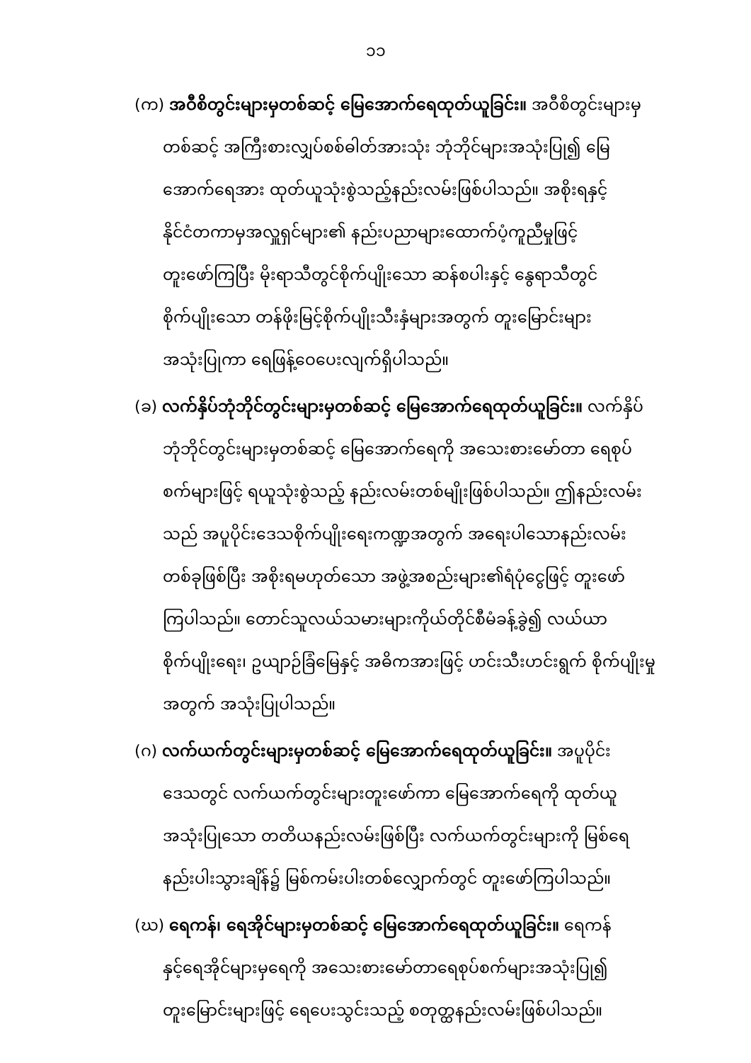၁၁
(က) အဝီစိတွင်းများမှတစ်ဆင့် မြေအောက်ရေထုတ်ယူခြင်း။ အဝီစိတွင်းများမှ
တစ်ဆင့် အကြီးစားလျှပ်စစ်ဓါတ်အားသုံး ဘုံဘိုင်များအသုံးပြု၍ မြေ
အောက်ရေအား ထုတ်ယူသုံးစွဲသည့်နည်းလမ်းဖြစ်ပါသည်။ အစိုးရနှင့်
နိုင်ငံတကာမှအလှူရှင်များ၏ နည်းပညာများထောက်ပံ့ကူညီမှုဖြင့်
တူးဖော်ကြပြီး မိုးရာသီတွင်စိုက်ပျိုးသော ဆန်စပါးနှင့် နွေရာသီတွင်
စိုက်ပျိုးသော တန်ဖိုးမြင့်စိုက်ပျိုးသီးနှံများအတွက် တူးမြောင်းများ
အသုံးပြုကာ ရေဖြန့်ဝေပေးလျက်ရှိပါသည်။
(ခ) လက်နှိပ်ဘုံဘိုင်တွင်းများမှတစ်ဆင့် မြေအောက်ရေထုတ်ယူခြင်း။ လက်နှိပ်
ဘုံဘိုင်တွင်းများမှတစ်ဆင့် မြေအောက်ရေကို အသေးစားမော်တာ ရေစုပ်
စက်များဖြင့် ရယူသုံးစွဲသည့် နည်းလမ်းတစ်မျိုးဖြစ်ပါသည်။ ဤနည်းလမ်း
သည် အပူပိုင်းဒေသစိုက်ပျိုးရေးကဏ္ဍအတွက် အရေးပါသောနည်းလမ်း
တစ်ခုဖြစ်ပြီး အစိုးရမဟုတ်သော အဖွဲ့အစည်းများ၏ရံပုံငွေဖြင့် တူးဖော်
ကြပါသည်။ တောင်သူလယ်သမားများကိုယ်တိုင်စီမံခန့်ခွဲ၍ လယ်ယာ
စိုက်ပျိုးရေး၊ ဥယျာဉ်ခြံမြေနှင့် အဓိကအားဖြင့် ဟင်းသီးဟင်းရွက် စိုက်ပျိုးမှု
အတွက် အသုံးပြုပါသည်။
(ဂ) လက်ယက်တွင်းများမှတစ်ဆင့် မြေအောက်ရေထုတ်ယူခြင်း။ အပူပိုင်း
ဒေသတွင် လက်ယက်တွင်းများတူးဖော်ကာ မြေအောက်ရေကို ထုတ်ယူ
အသုံးပြုသော တတိယနည်းလမ်းဖြစ်ပြီး လက်ယက်တွင်းများကို မြစ်ရေ
နည်းပါးသွားချိန်၌ မြစ်ကမ်းပါးတစ်လျှောက်တွင် တူးဖော်ကြပါသည်။
(ဃ) ရေကန်၊ ရေအိုင်များမှတစ်ဆင့် မြေအောက်ရေထုတ်ယူခြင်း။ ရေကန်
နှင့်ရေအိုင်များမှရေကို အသေးစားမော်တာရေစုပ်စက်များအသုံးပြု၍
တူးမြောင်းများဖြင့် ရေပေးသွင်းသည့် စတုတ္ထနည်းလမ်းဖြစ်ပါသည်။